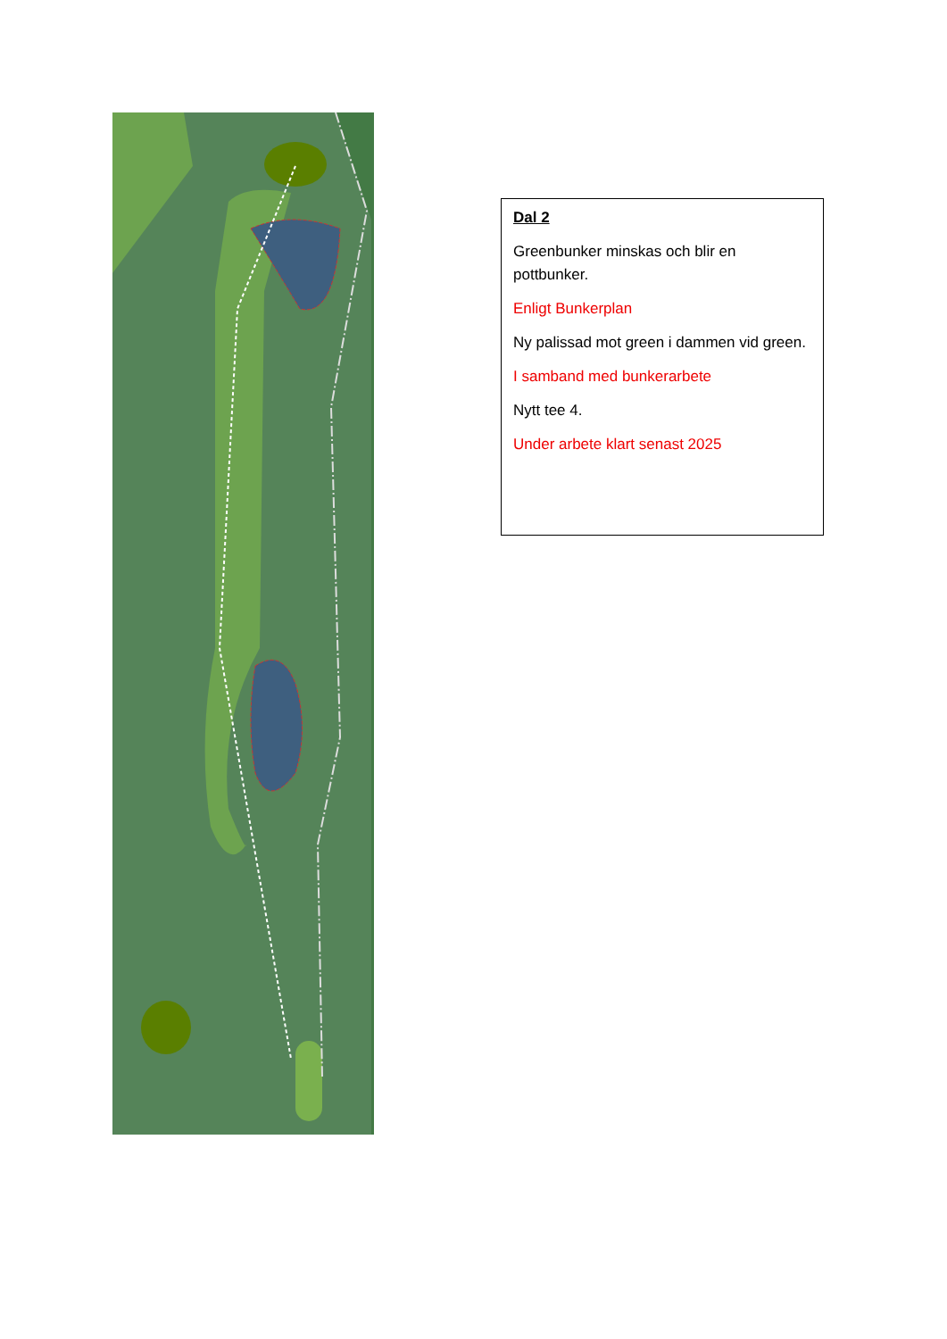Dal 2
Greenbunker minskas och blir en pottbunker.
Enligt Bunkerplan
Ny palissad mot green i dammen vid green.
I samband med bunkerarbete
Nytt tee 4.
Under arbete klart senast 2025